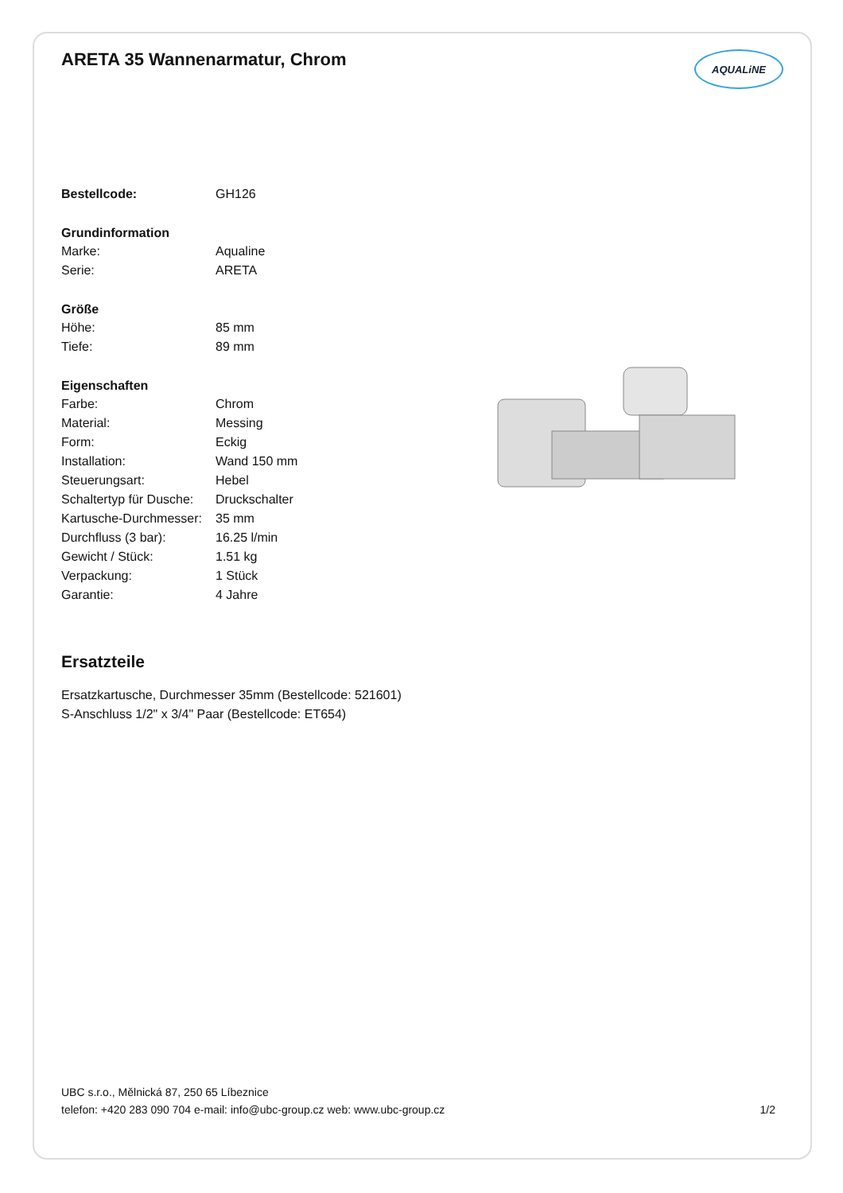ARETA 35 Wannenarmatur, Chrom
AQUALiNE
| Bestellcode: | GH126 |
| Grundinformation | |
| Marke: | Aqualine |
| Serie: | ARETA |
| Größe | |
| Höhe: | 85 mm |
| Tiefe: | 89 mm |
| Eigenschaften | |
| Farbe: | Chrom |
| Material: | Messing |
| Form: | Eckig |
| Installation: | Wand 150 mm |
| Steuerungsart: | Hebel |
| Schaltertyp für Dusche: | Druckschalter |
| Kartusche-Durchmesser: | 35 mm |
| Durchfluss (3 bar): | 16.25 l/min |
| Gewicht / Stück: | 1.51 kg |
| Verpackung: | 1 Stück |
| Garantie: | 4 Jahre |
Ersatzteile
Ersatzkartusche, Durchmesser 35mm (Bestellcode: 521601)
S-Anschluss 1/2" x 3/4" Paar (Bestellcode: ET654)
UBC s.r.o., Mělnická 87, 250 65 Líbeznice
telefon: +420 283 090 704 e-mail: info@ubc-group.cz web: www.ubc-group.cz 1/2